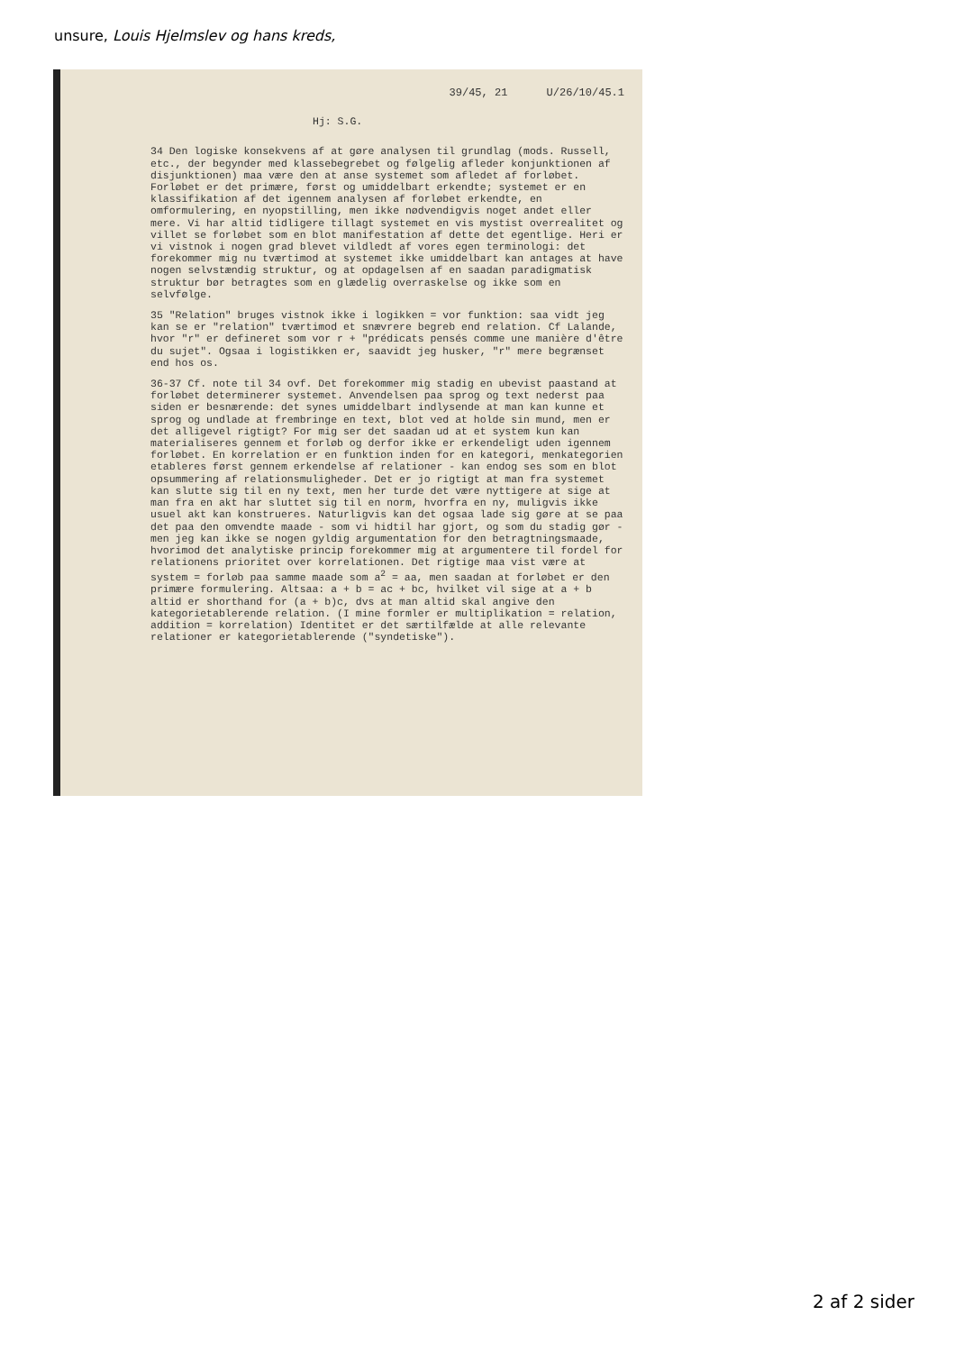unsure, Louis Hjelmslev og hans kreds,
39/45, 21 U/26/10/45.1
Hj: S.G.
34 Den logiske konsekvens af at gøre analysen til grundlag (mods. Russell, etc., der begynder med klassebegrebet og følgelig afleder konjunktionen af disjunktionen) maa være den at anse systemet som afledet af forløbet. Forløbet er det primære, først og umiddelbart erkendte; systemet er en klassifikation af det igennem analysen af forløbet erkendte, en omformulering, en nyopstilling, men ikke nødvendigvis noget andet eller mere. Vi har altid tidligere tillagt systemet en vis mystist overrealitet og villet se forløbet som en blot manifestation af dette det egentlige. Heri er vi vistnok i nogen grad blevet vildledt af vores egen terminologi: det forekommer mig nu tværtimod at systemet ikke umiddelbart kan antages at have nogen selvstændig struktur, og at opdagelsen af en saadan paradigmatisk struktur bør betragtes som en glædelig overraskelse og ikke som en selvfølge.
35 "Relation" bruges vistnok ikke i logikken = vor funktion: saa vidt jeg kan se er "relation" tværtimod et snævrere begreb end relation. Cf Lalande, hvor "r" er defineret som vor r + "prédicats pensés comme une manière d'être du sujet". Ogsaa i logistikken er, saavidt jeg husker, "r" mere begrænset end hos os.
36-37 Cf. note til 34 ovf. Det forekommer mig stadig en ubevist paastand at forløbet determinerer systemet. Anvendelsen paa sprog og text nederst paa siden er besnærende: det synes umiddelbart indlysende at man kan kunne et sprog og undlade at frembringe en text, blot ved at holde sin mund, men er det alligevel rigtigt? For mig ser det saadan ud at et system kun kan materialiseres gennem et forløb og derfor ikke er erkendeligt uden igennem forløbet. En korrelation er en funktion inden for en kategori, menkategorien etableres først gennem erkendelse af relationer - kan endog ses som en blot opsummering af relationsmuligheder. Det er jo rigtigt at man fra systemet kan slutte sig til en ny text, men her turde det være nyttigere at sige at man fra en akt har sluttet sig til en norm, hvorfra en ny, muligvis ikke usuel akt kan konstrueres. Naturligvis kan det ogsaa lade sig gøre at se paa det paa den omvendte maade - som vi hidtil har gjort, og som du stadig gør - men jeg kan ikke se nogen gyldig argumentation for den betragtningsmaade, hvorimod det analytiske princip forekommer mig at argumentere til fordel for relationens prioritet over korrelationen. Det rigtige maa vist være at system = forløb paa samme maade som a<sup>2</sup> = aa, men saadan at forløbet er den primære formulering. Altsaa: a + b = ac + bc, hvilket vil sige at a + b altid er shorthand for (a + b)c, dvs at man altid skal angive den kategorietablerende relation. (I mine formler er multiplikation = relation, addition = korrelation) Identitet er det særtilfælde at alle relevante relationer er kategorietablerende ("syndetiske").
2 af 2 sider